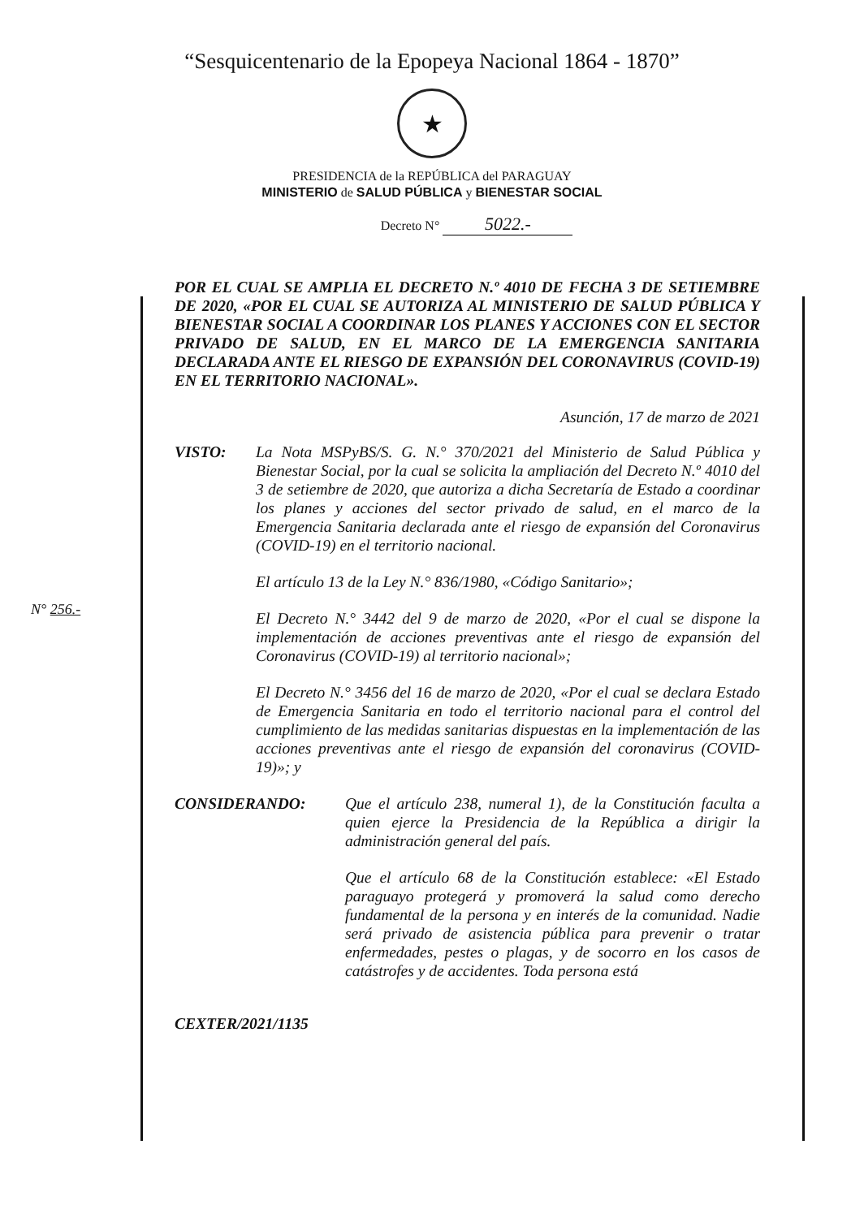“Sesquicentenario de la Epopeya Nacional 1864 - 1870”
★
PRESIDENCIA de la REPÚBLICA del PARAGUAY
MINISTERIO de SALUD PÚBLICA y BIENESTAR SOCIAL
Decreto N° 5022.-
N° 256.-
POR EL CUAL SE AMPLIA EL DECRETO N.º 4010 DE FECHA 3 DE SETIEMBRE DE 2020, «POR EL CUAL SE AUTORIZA AL MINISTERIO DE SALUD PÚBLICA Y BIENESTAR SOCIAL A COORDINAR LOS PLANES Y ACCIONES CON EL SECTOR PRIVADO DE SALUD, EN EL MARCO DE LA EMERGENCIA SANITARIA DECLARADA ANTE EL RIESGO DE EXPANSIÓN DEL CORONAVIRUS (COVID-19) EN EL TERRITORIO NACIONAL».
Asunción, 17 de marzo de 2021
VISTO: La Nota MSPyBS/S. G. N.° 370/2021 del Ministerio de Salud Pública y Bienestar Social, por la cual se solicita la ampliación del Decreto N.º 4010 del 3 de setiembre de 2020, que autoriza a dicha Secretaría de Estado a coordinar los planes y acciones del sector privado de salud, en el marco de la Emergencia Sanitaria declarada ante el riesgo de expansión del Coronavirus (COVID-19) en el territorio nacional.
El artículo 13 de la Ley N.° 836/1980, «Código Sanitario»;
El Decreto N.° 3442 del 9 de marzo de 2020, «Por el cual se dispone la implementación de acciones preventivas ante el riesgo de expansión del Coronavirus (COVID-19) al territorio nacional»;
El Decreto N.° 3456 del 16 de marzo de 2020, «Por el cual se declara Estado de Emergencia Sanitaria en todo el territorio nacional para el control del cumplimiento de las medidas sanitarias dispuestas en la implementación de las acciones preventivas ante el riesgo de expansión del coronavirus (COVID-19)»; y
CONSIDERANDO: Que el artículo 238, numeral 1), de la Constitución faculta a quien ejerce la Presidencia de la República a dirigir la administración general del país.
Que el artículo 68 de la Constitución establece: «El Estado paraguayo protegerá y promoverá la salud como derecho fundamental de la persona y en interés de la comunidad. Nadie será privado de asistencia pública para prevenir o tratar enfermedades, pestes o plagas, y de socorro en los casos de catástrofes y de accidentes. Toda persona está
CEXTER/2021/1135